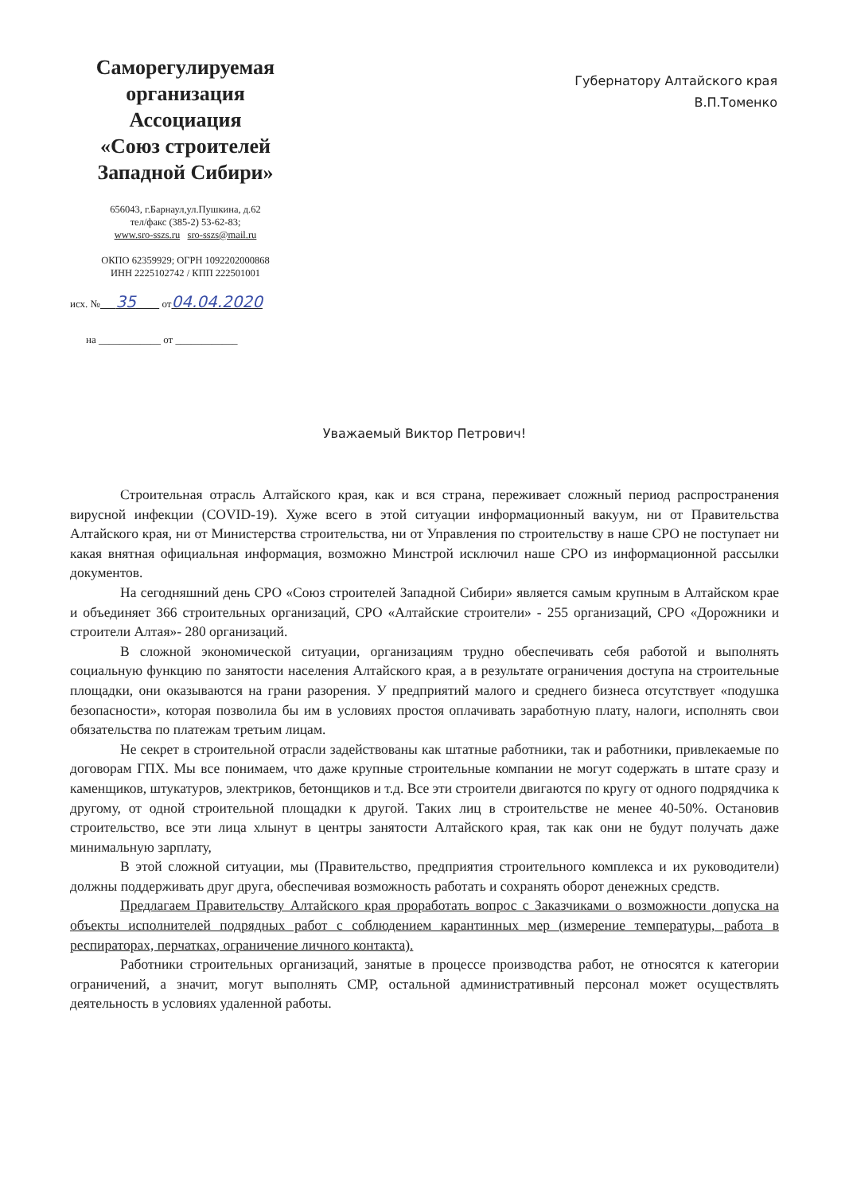Саморегулируемая
организация
Ассоциация
«Союз строителей
Западной Сибири»
656043, г.Барнаул,ул.Пушкина, д.62
тел/факс (385-2) 53-62-83;
www.sro-sszs.ru sro-sszs@mail.ru
ОКПО 62359929; ОГРН 1092202000868
ИНН 2225102742 / КПП 222501001
исх. № 35 от04.04.2020
на ____________ от ____________
Губернатору Алтайского края
В.П.Томенко
Уважаемый Виктор Петрович!
Строительная отрасль Алтайского края, как и вся страна, переживает сложный период распространения вирусной инфекции (COVID-19). Хуже всего в этой ситуации информационный вакуум, ни от Правительства Алтайского края, ни от Министерства строительства, ни от Управления по строительству в наше СРО не поступает ни какая внятная официальная информация, возможно Минстрой исключил наше СРО из информационной рассылки документов.
На сегодняшний день СРО «Союз строителей Западной Сибири» является самым крупным в Алтайском крае и объединяет 366 строительных организаций, СРО «Алтайские строители» - 255 организаций, СРО «Дорожники и строители Алтая»- 280 организаций.
В сложной экономической ситуации, организациям трудно обеспечивать себя работой и выполнять социальную функцию по занятости населения Алтайского края, а в результате ограничения доступа на строительные площадки, они оказываются на грани разорения. У предприятий малого и среднего бизнеса отсутствует «подушка безопасности», которая позволила бы им в условиях простоя оплачивать заработную плату, налоги, исполнять свои обязательства по платежам третьим лицам.
Не секрет в строительной отрасли задействованы как штатные работники, так и работники, привлекаемые по договорам ГПХ. Мы все понимаем, что даже крупные строительные компании не могут содержать в штате сразу и каменщиков, штукатуров, электриков, бетонщиков и т.д. Все эти строители двигаются по кругу от одного подрядчика к другому, от одной строительной площадки к другой. Таких лиц в строительстве не менее 40-50%. Остановив строительство, все эти лица хлынут в центры занятости Алтайского края, так как они не будут получать даже минимальную зарплату,
В этой сложной ситуации, мы (Правительство, предприятия строительного комплекса и их руководители) должны поддерживать друг друга, обеспечивая возможность работать и сохранять оборот денежных средств.
Предлагаем Правительству Алтайского края проработать вопрос с Заказчиками о возможности допуска на объекты исполнителей подрядных работ с соблюдением карантинных мер (измерение температуры, работа в респираторах, перчатках, ограничение личного контакта).
Работники строительных организаций, занятые в процессе производства работ, не относятся к категории ограничений, а значит, могут выполнять СМР, остальной административный персонал может осуществлять деятельность в условиях удаленной работы.